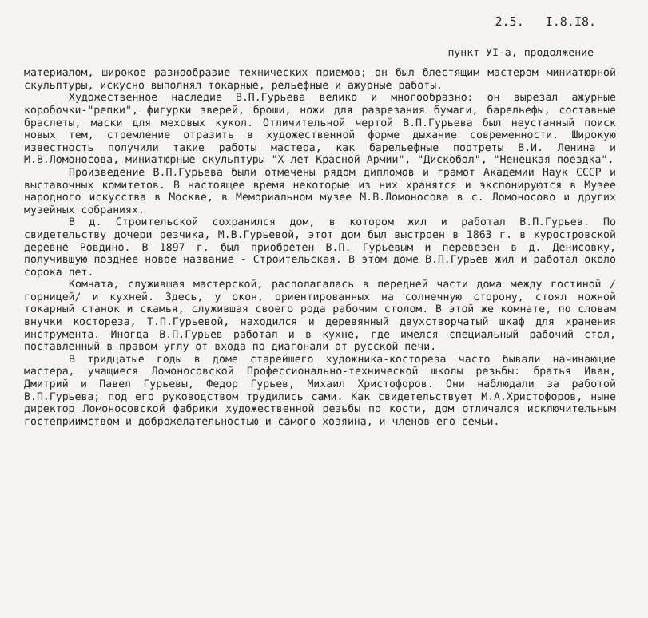2.5. I.8.I8.
пункт УI-а, продолжение
материалом, широкое разнообразие технических приемов; он был блестящим мастером миниатюрной скульптуры, искусно выполнял токарные, рельефные и ажурные работы.
Художественное наследие В.П.Гурьева велико и многообразно: он вырезал ажурные коробочки-"репки", фигурки зверей, броши, ножи для разрезания бумаги, барельефы, составные браслеты, маски для меховых кукол. Отличительной чертой В.П.Гурьева был неустанный поиск новых тем, стремление отразить в художественной форме дыхание современности. Широкую известность получили такие работы мастера, как барельефные портреты В.И. Ленина и М.В.Ломоносова, миниатюрные скульптуры "Х лет Красной Армии", "Дискобол", "Ненецкая поездка".
Произведение В.П.Гурьева были отмечены рядом дипломов и грамот Академии Наук СССР и выставочных комитетов. В настоящее время некоторые из них хранятся и экспонируются в Музее народного искусства в Москве, в Мемориальном музее М.В.Ломоносова в с. Ломоносово и других музейных собраниях.
В д. Строительской сохранился дом, в котором жил и работал В.П.Гурьев. По свидетельству дочери резчика, М.В.Гурьевой, этот дом был выстроен в 1863 г. в куростровской деревне Ровдино. В 1897 г. был приобретен В.П. Гурьевым и перевезен в д. Денисовку, получившую позднее новое название - Строительская. В этом доме В.П.Гурьев жил и работал около сорока лет.
Комната, служившая мастерской, располагалась в передней части дома между гостиной /горницей/ и кухней. Здесь, у окон, ориентированных на солнечную сторону, стоял ножной токарный станок и скамья, служившая своего рода рабочим столом. В этой же комнате, по словам внучки костореза, Т.П.Гурьевой, находился и деревянный двухстворчатый шкаф для хранения инструмента. Иногда В.П.Гурьев работал и в кухне, где имелся специальный рабочий стол, поставленный в правом углу от входа по диагонали от русской печи.
В тридцатые годы в доме старейшего художника-костореза часто бывали начинающие мастера, учащиеся Ломоносовской Профессионально-технической школы резьбы: братья Иван, Дмитрий и Павел Гурьевы, Федор Гурьев, Михаил Христофоров. Они наблюдали за работой В.П.Гурьева; под его руководством трудились сами. Как свидетельствует М.А.Христофоров, ныне директор Ломоносовской фабрики художественной резьбы по кости, дом отличался исключительным гостеприимством и доброжелательностью и самого хозяина, и членов его семьи.